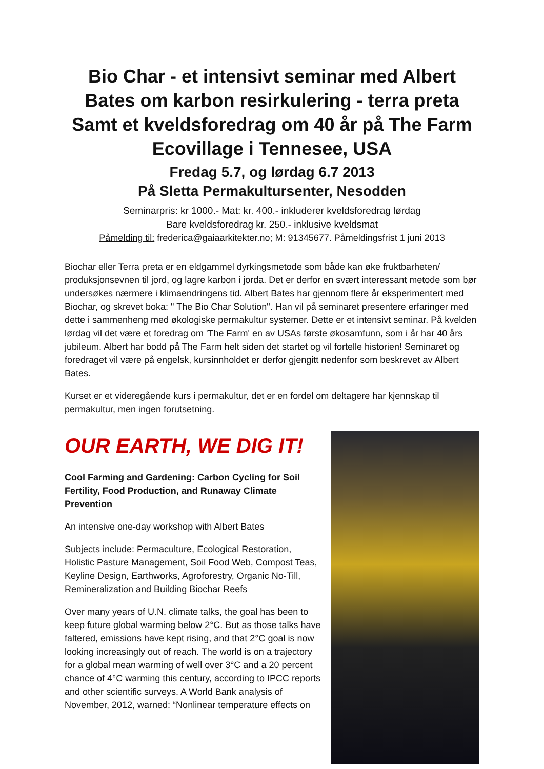Bio Char - et intensivt seminar med Albert Bates om karbon resirkulering - terra preta Samt et kveldsforedrag om 40 år på The Farm Ecovillage i Tennesee, USA
Fredag 5.7, og lørdag 6.7 2013
På Sletta Permakultursenter, Nesodden
Seminarpris: kr 1000.- Mat: kr. 400.- inkluderer kveldsforedrag lørdag
Bare kveldsforedrag kr. 250.- inklusive kveldsmat
Påmelding til: frederica@gaiaarkitekter.no; M: 91345677. Påmeldingsfrist 1 juni 2013
Biochar eller Terra preta er en eldgammel dyrkingsmetode som både kan øke fruktbarheten/ produksjonsevnen til jord, og lagre karbon i jorda. Det er derfor en svært interessant metode som bør undersøkes nærmere i klimaendringens tid. Albert Bates har gjennom flere år eksperimentert med Biochar, og skrevet boka: " The Bio Char Solution". Han vil på seminaret presentere erfaringer med dette i sammenheng med økologiske permakultur systemer. Dette er et intensivt seminar. På kvelden lørdag vil det være et foredrag om 'The Farm' en av USAs første økosamfunn, som i år har 40 års jubileum. Albert har bodd på The Farm helt siden det startet og vil fortelle historien! Seminaret og foredraget vil være på engelsk, kursinnholdet er derfor gjengitt nedenfor som beskrevet av Albert Bates.
Kurset er et videregående kurs i permakultur, det er en fordel om deltagere har kjennskap til permakultur, men ingen forutsetning.
OUR EARTH, WE DIG IT!
Cool Farming and Gardening: Carbon Cycling for Soil Fertility, Food Production, and Runaway Climate Prevention
An intensive one-day workshop with Albert Bates
Subjects include: Permaculture, Ecological Restoration, Holistic Pasture Management, Soil Food Web, Compost Teas, Keyline Design, Earthworks, Agroforestry, Organic No-Till, Remineralization and Building Biochar Reefs
Over many years of U.N. climate talks, the goal has been to keep future global warming below 2°C. But as those talks have faltered, emissions have kept rising, and that 2°C goal is now looking increasingly out of reach. The world is on a trajectory for a global mean warming of well over 3°C and a 20 percent chance of 4°C warming this century, according to IPCC reports and other scientific surveys. A World Bank analysis of November, 2012, warned: “Nonlinear temperature effects on